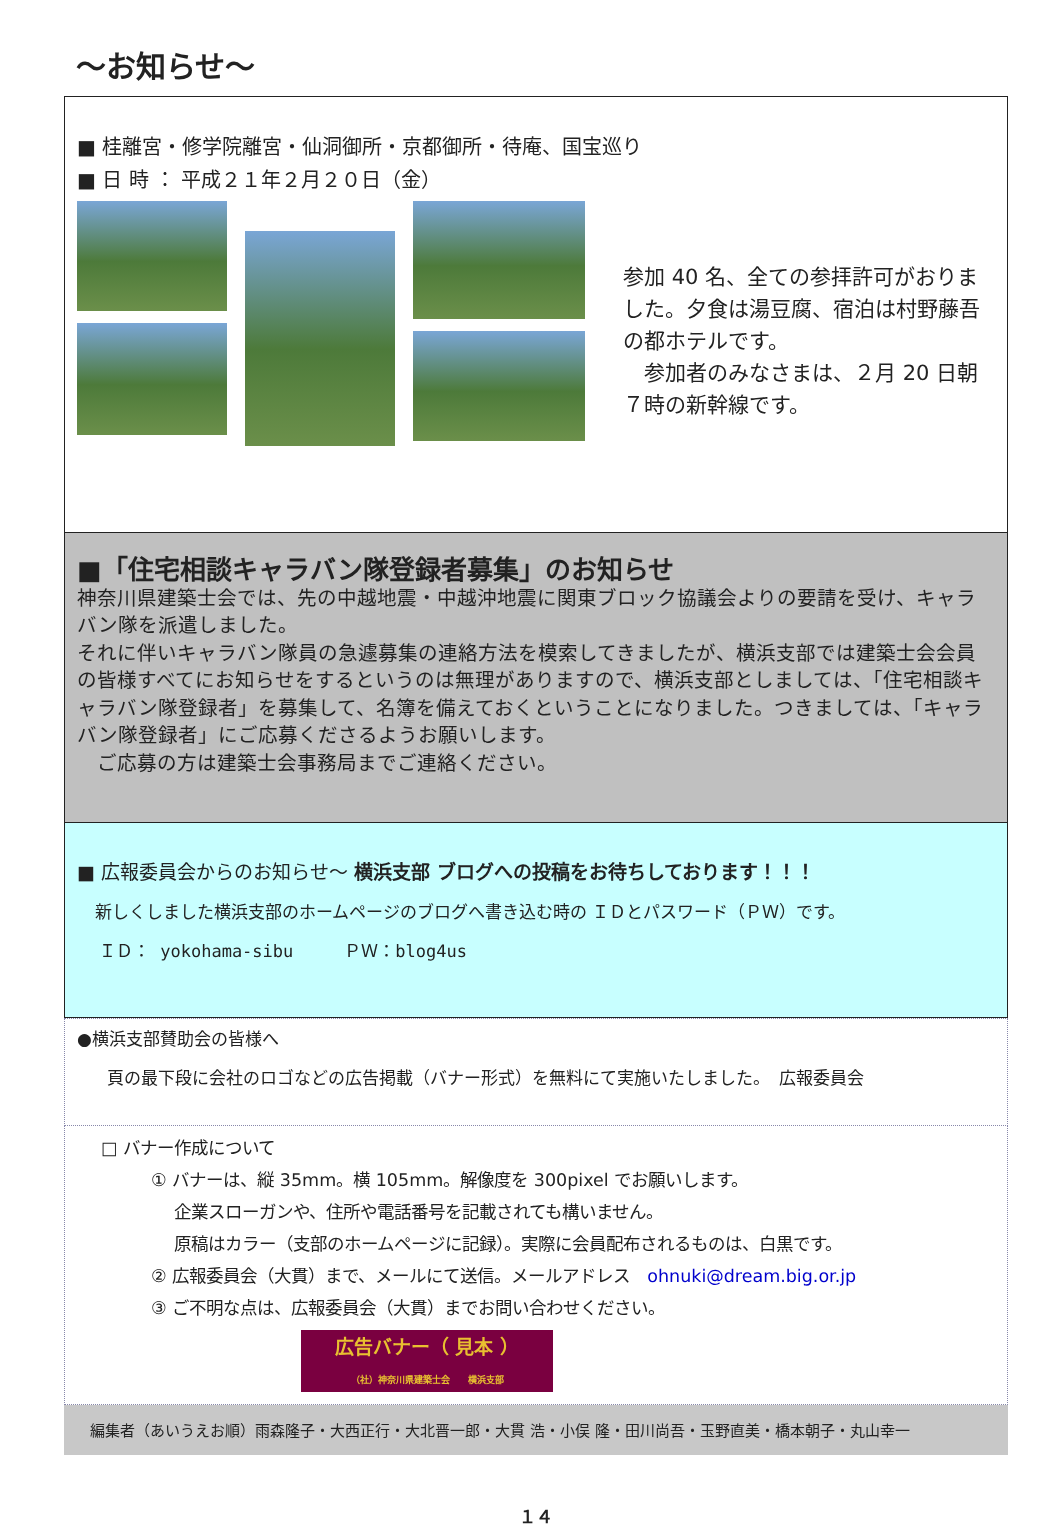～お知らせ～
■ 桂離宮・修学院離宮・仙洞御所・京都御所・待庵、国宝巡り
■ 日 時 ： 平成２１年２月２０日（金）
参加 40 名、全ての参拝許可がおりました。夕食は湯豆腐、宿泊は村野藤吾の都ホテルです。
　参加者のみなさまは、２月 20 日朝７時の新幹線です。
■「住宅相談キャラバン隊登録者募集」のお知らせ
神奈川県建築士会では、先の中越地震・中越沖地震に関東ブロック協議会よりの要請を受け、キャラバン隊を派遣しました。
それに伴いキャラバン隊員の急遽募集の連絡方法を模索してきましたが、横浜支部では建築士会会員の皆様すべてにお知らせをするというのは無理がありますので、横浜支部としましては、「住宅相談キャラバン隊登録者」を募集して、名簿を備えておくということになりました。つきましては、「キャラバン隊登録者」にご応募くださるようお願いします。
　ご応募の方は建築士会事務局までご連絡ください。
■ 広報委員会からのお知らせ～ 横浜支部 ブログへの投稿をお待ちしております！！！
新しくしました横浜支部のホームページのブログへ書き込む時の ＩＤとパスワード（ＰＷ）です。
ＩＤ： yokohama-sibu　　　ＰＷ：blog4us
●横浜支部賛助会の皆様へ
頁の最下段に会社のロゴなどの広告掲載（バナー形式）を無料にて実施いたしました。　広報委員会
□ バナー作成について
① バナーは、縦 35mm。横 105mm。解像度を 300pixel でお願いします。
　 企業スローガンや、住所や電話番号を記載されても構いません。
　 原稿はカラー（支部のホームページに記録）。実際に会員配布されるものは、白黒です。
② 広報委員会（大貫）まで、メールにて送信。メールアドレス　ohnuki@dream.big.or.jp
③ ご不明な点は、広報委員会（大貫）までお問い合わせください。
広告バナー（ 見本 ）
（社）神奈川県建築士会　　横浜支部
編集者（あいうえお順）雨森隆子・大西正行・大北晋一郎・大貫 浩・小俣 隆・田川尚吾・玉野直美・橋本朝子・丸山幸一
１４